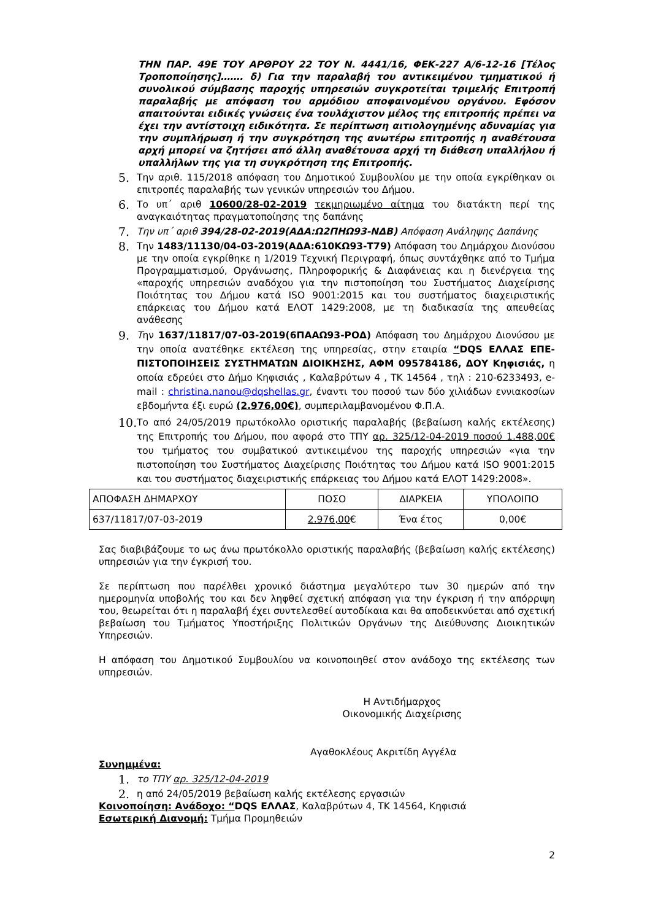ΤΗΝ ΠΑΡ. 49Ε ΤΟΥ ΑΡΘΡΟΥ 22 ΤΟΥ Ν. 4441/16, ΦΕΚ-227 Α/6-12-16 [Τέλος Τροποποίησης]……. δ) Για την παραλαβή του αντικειμένου τμηματικού ή συνολικού σύμβασης παροχής υπηρεσιών συγκροτείται τριμελής Επιτροπή παραλαβής με απόφαση του αρμόδιου αποφαινομένου οργάνου. Εφόσον απαιτούνται ειδικές γνώσεις ένα τουλάχιστον μέλος της επιτροπής πρέπει να έχει την αντίστοιχη ειδικότητα. Σε περίπτωση αιτιολογημένης αδυναμίας για την συμπλήρωση ή την συγκρότηση της ανωτέρω επιτροπής η αναθέτουσα αρχή μπορεί να ζητήσει από άλλη αναθέτουσα αρχή τη διάθεση υπαλλήλου ή υπαλλήλων της για τη συγκρότηση της Επιτροπής.
5. Την αριθ. 115/2018 απόφαση του Δημοτικού Συμβουλίου με την οποία εγκρίθηκαν οι επιτροπές παραλαβής των γενικών υπηρεσιών του Δήμου.
6. Το υπ΄ αριθ 10600/28-02-2019 τεκμηριωμένο αίτημα του διατάκτη περί της αναγκαιότητας πραγματοποίησης της δαπάνης
7. Την υπ΄ αριθ 394/28-02-2019(ΑΔΑ:Ω2ΠΗΩ93-ΝΔΒ) Απόφαση Ανάληψης Δαπάνης
8. Την 1483/11130/04-03-2019(ΑΔΑ:610ΚΩ93-Τ79) Απόφαση του Δημάρχου Διονύσου με την οποία εγκρίθηκε η 1/2019 Τεχνική Περιγραφή, όπως συντάχθηκε από το Τμήμα Προγραμματισμού, Οργάνωσης, Πληροφορικής & Διαφάνειας και η διενέργεια της «παροχής υπηρεσιών αναδόχου για την πιστοποίηση του Συστήματος Διαχείρισης Ποιότητας του Δήμου κατά ISO 9001:2015 και του συστήματος διαχειριστικής επάρκειας του Δήμου κατά ΕΛΟΤ 1429:2008, με τη διαδικασία της απευθείας ανάθεσης
9. Την 1637/11817/07-03-2019(6ΠΑΑΩ93-ΡΟΔ) Απόφαση του Δημάρχου Διονύσου με την οποία ανατέθηκε εκτέλεση της υπηρεσίας, στην εταιρία “DQS ΕΛΛΑΣ ΕΠΕ-ΠΙΣΤΟΠΟΙΗΣΕΙΣ ΣΥΣΤΗΜΑΤΩΝ ΔΙΟΙΚΗΣΗΣ, ΑΦΜ 095784186, ΔΟΥ Κηφισιάς, η οποία εδρεύει στο Δήμο Κηφισιάς , Καλαβρύτων 4 , ΤΚ 14564 , τηλ : 210-6233493, e-mail : christina.nanou@dqshellas.gr, έναντι του ποσού των δύο χιλιάδων εννιακοσίων εβδομήντα έξι ευρώ (2.976,00€), συμπεριλαμβανομένου Φ.Π.Α.
10. Το από 24/05/2019 πρωτόκολλο οριστικής παραλαβής (βεβαίωση καλής εκτέλεσης) της Επιτροπής του Δήμου, που αφορά στο ΤΠΥ αρ. 325/12-04-2019 ποσού 1.488,00€ του τμήματος του συμβατικού αντικειμένου της παροχής υπηρεσιών «για την πιστοποίηση του Συστήματος Διαχείρισης Ποιότητας του Δήμου κατά ISO 9001:2015 και του συστήματος διαχειριστικής επάρκειας του Δήμου κατά ΕΛΟΤ 1429:2008».
| ΑΠΟΦΑΣΗ ΔΗΜΑΡΧΟΥ | ΠΟΣΟ | ΔΙΑΡΚΕΙΑ | ΥΠΟΛΟΙΠΟ |
| 637/11817/07-03-2019 | 2.976,00 € | Ένα έτος | 0,00€ |
Σας διαβιβάζουμε το ως άνω πρωτόκολλο οριστικής παραλαβής (βεβαίωση καλής εκτέλεσης) υπηρεσιών για την έγκρισή του.
Σε περίπτωση που παρέλθει χρονικό διάστημα μεγαλύτερο των 30 ημερών από την ημερομηνία υποβολής του και δεν ληφθεί σχετική απόφαση για την έγκριση ή την απόρριψη του, θεωρείται ότι η παραλαβή έχει συντελεσθεί αυτοδίκαια και θα αποδεικνύεται από σχετική βεβαίωση του Τμήματος Υποστήριξης Πολιτικών Οργάνων της Διεύθυνσης Διοικητικών Υπηρεσιών.
Η απόφαση του Δημοτικού Συμβουλίου να κοινοποιηθεί στον ανάδοχο της εκτέλεσης των υπηρεσιών.
Η Αντιδήμαρχος
Οικονομικής Διαχείρισης
Αγαθοκλέους Ακριτίδη Αγγέλα
Συνημμένα:
1. το ΤΠΥ αρ. 325/12-04-2019
2. η από 24/05/2019 βεβαίωση καλής εκτέλεσης εργασιών
Κοινοποίηση: Ανάδοχο: “DQS ΕΛΛΑΣ, Καλαβρύτων 4, ΤΚ 14564, Κηφισιά
Εσωτερική Διανομή: Τμήμα Προμηθειών
2